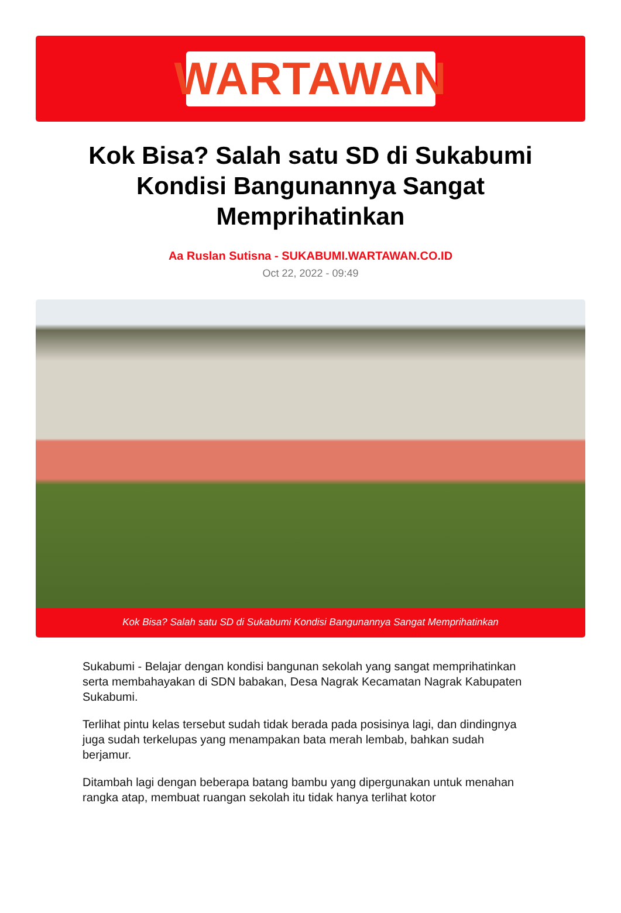WARTAWAN
Kok Bisa? Salah satu SD di Sukabumi Kondisi Bangunannya Sangat Memprihatinkan
Aa Ruslan Sutisna - SUKABUMI.WARTAWAN.CO.ID
Oct 22, 2022 - 09:49
Kok Bisa? Salah satu SD di Sukabumi Kondisi Bangunannya Sangat Memprihatinkan
Sukabumi - Belajar dengan kondisi bangunan sekolah yang sangat memprihatinkan serta membahayakan di SDN babakan, Desa Nagrak Kecamatan Nagrak Kabupaten Sukabumi.
Terlihat pintu kelas tersebut sudah tidak berada pada posisinya lagi, dan dindingnya juga sudah terkelupas yang menampakan bata merah lembab, bahkan sudah berjamur.
Ditambah lagi dengan beberapa batang bambu yang dipergunakan untuk menahan rangka atap, membuat ruangan sekolah itu tidak hanya terlihat kotor